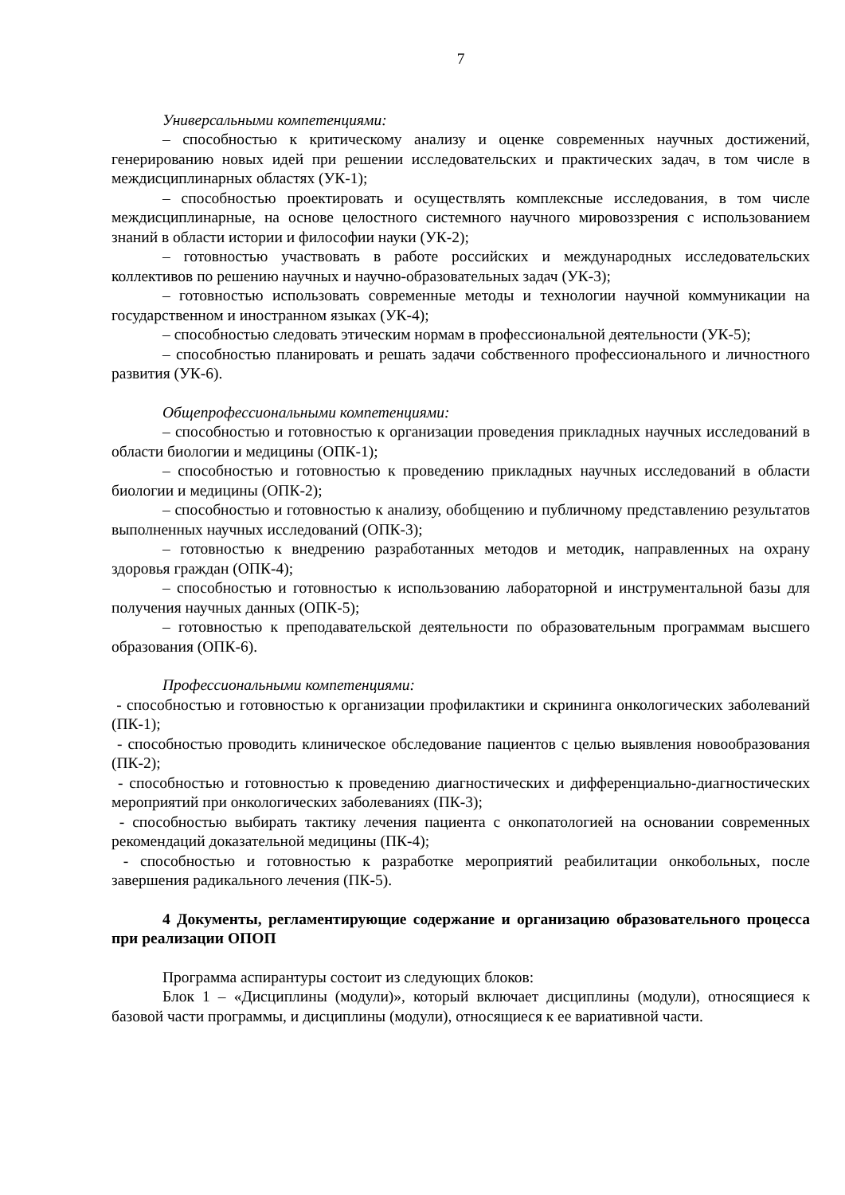7
Универсальными компетенциями:
– способностью к критическому анализу и оценке современных научных достижений, генерированию новых идей при решении исследовательских и практических задач, в том числе в междисциплинарных областях (УК-1);
– способностью проектировать и осуществлять комплексные исследования, в том числе междисциплинарные, на основе целостного системного научного мировоззрения с использованием знаний в области истории и философии науки (УК-2);
– готовностью участвовать в работе российских и международных исследовательских коллективов по решению научных и научно-образовательных задач (УК-3);
– готовностью использовать современные методы и технологии научной коммуникации на государственном и иностранном языках (УК-4);
– способностью следовать этическим нормам в профессиональной деятельности (УК-5);
– способностью планировать и решать задачи собственного профессионального и личностного развития (УК-6).
Общепрофессиональными компетенциями:
– способностью и готовностью к организации проведения прикладных научных исследований в области биологии и медицины (ОПК-1);
– способностью и готовностью к проведению прикладных научных исследований в области биологии и медицины (ОПК-2);
– способностью и готовностью к анализу, обобщению и публичному представлению результатов выполненных научных исследований (ОПК-3);
– готовностью к внедрению разработанных методов и методик, направленных на охрану здоровья граждан (ОПК-4);
– способностью и готовностью к использованию лабораторной и инструментальной базы для получения научных данных (ОПК-5);
– готовностью к преподавательской деятельности по образовательным программам высшего образования (ОПК-6).
Профессиональными компетенциями:
- способностью и готовностью к организации профилактики и скрининга онкологических заболеваний (ПК-1);
- способностью проводить клиническое обследование пациентов с целью выявления новообразования (ПК-2);
- способностью и готовностью к проведению диагностических и дифференциально-диагностических мероприятий при онкологических заболеваниях (ПК-3);
- способностью выбирать тактику лечения пациента с онкопатологией на основании современных рекомендаций доказательной медицины (ПК-4);
- способностью и готовностью к разработке мероприятий реабилитации онкобольных, после завершения радикального лечения (ПК-5).
4 Документы, регламентирующие содержание и организацию образовательного процесса при реализации ОПОП
Программа аспирантуры состоит из следующих блоков:
Блок 1 – «Дисциплины (модули)», который включает дисциплины (модули), относящиеся к базовой части программы, и дисциплины (модули), относящиеся к ее вариативной части.